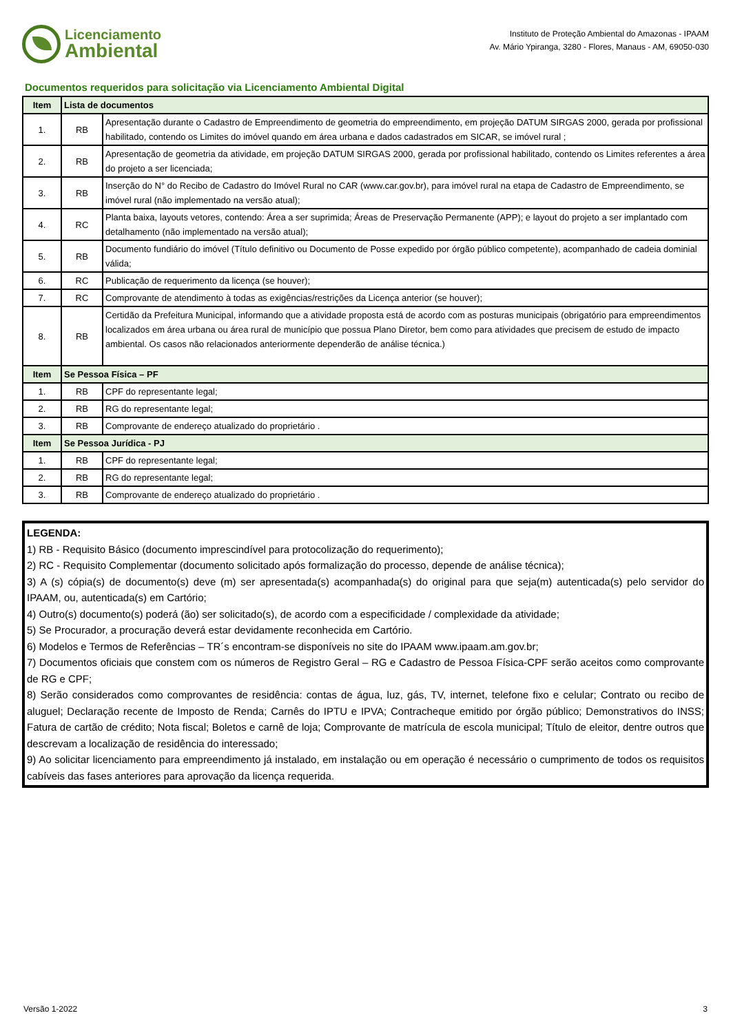Licenciamento
Ambiental
Instituto de Proteção Ambiental do Amazonas - IPAAM
Av. Mário Ypiranga, 3280 - Flores, Manaus - AM, 69050-030
Documentos requeridos para solicitação via Licenciamento Ambiental Digital
| Item | Lista de documentos | |
| --- | --- | --- |
| 1. | RB | Apresentação durante o Cadastro de Empreendimento de geometria do empreendimento, em projeção DATUM SIRGAS 2000, gerada por profissional habilitado, contendo os Limites do imóvel quando em área urbana e dados cadastrados em SICAR, se imóvel rural ; |
| 2. | RB | Apresentação de geometria da atividade, em projeção DATUM SIRGAS 2000, gerada por profissional habilitado, contendo os Limites referentes a área do projeto a ser licenciada; |
| 3. | RB | Inserção do N° do Recibo de Cadastro do Imóvel Rural no CAR (www.car.gov.br), para imóvel rural na etapa de Cadastro de Empreendimento, se imóvel rural (não implementado na versão atual); |
| 4. | RC | Planta baixa, layouts vetores, contendo: Área a ser suprimida; Áreas de Preservação Permanente (APP); e layout do projeto a ser implantado com detalhamento (não implementado na versão atual); |
| 5. | RB | Documento fundiário do imóvel (Título definitivo ou Documento de Posse expedido por órgão público competente), acompanhado de cadeia dominial válida; |
| 6. | RC | Publicação de requerimento da licença (se houver); |
| 7. | RC | Comprovante de atendimento à todas as exigências/restrições da Licença anterior (se houver); |
| 8. | RB | Certidão da Prefeitura Municipal, informando que a atividade proposta está de acordo com as posturas municipais (obrigatório para empreendimentos localizados em área urbana ou área rural de município que possua Plano Diretor, bem como para atividades que precisem de estudo de impacto ambiental. Os casos não relacionados anteriormente dependerão de análise técnica.) |
| Item | Se Pessoa Física – PF | |
| 1. | RB | CPF do representante legal; |
| 2. | RB | RG do representante legal; |
| 3. | RB | Comprovante de endereço atualizado do proprietário . |
| Item | Se Pessoa Jurídica - PJ | |
| 1. | RB | CPF do representante legal; |
| 2. | RB | RG do representante legal; |
| 3. | RB | Comprovante de endereço atualizado do proprietário . |
LEGENDA:
1) RB - Requisito Básico (documento imprescindível para protocolização do requerimento);
2) RC - Requisito Complementar (documento solicitado após formalização do processo, depende de análise técnica);
3) A (s) cópia(s) de documento(s) deve (m) ser apresentada(s) acompanhada(s) do original para que seja(m) autenticada(s) pelo servidor do IPAAM, ou, autenticada(s) em Cartório;
4) Outro(s) documento(s) poderá (ão) ser solicitado(s), de acordo com a especificidade / complexidade da atividade;
5) Se Procurador, a procuração deverá estar devidamente reconhecida em Cartório.
6) Modelos e Termos de Referências – TR´s encontram-se disponíveis no site do IPAAM www.ipaam.am.gov.br;
7) Documentos oficiais que constem com os números de Registro Geral – RG e Cadastro de Pessoa Física-CPF serão aceitos como comprovante de RG e CPF;
8) Serão considerados como comprovantes de residência: contas de água, luz, gás, TV, internet, telefone fixo e celular; Contrato ou recibo de aluguel; Declaração recente de Imposto de Renda; Carnês do IPTU e IPVA; Contracheque emitido por órgão público; Demonstrativos do INSS; Fatura de cartão de crédito; Nota fiscal; Boletos e carnê de loja; Comprovante de matrícula de escola municipal; Título de eleitor, dentre outros que descrevam a localização de residência do interessado;
9) Ao solicitar licenciamento para empreendimento já instalado, em instalação ou em operação é necessário o cumprimento de todos os requisitos cabíveis das fases anteriores para aprovação da licença requerida.
Versão 1-2022 3